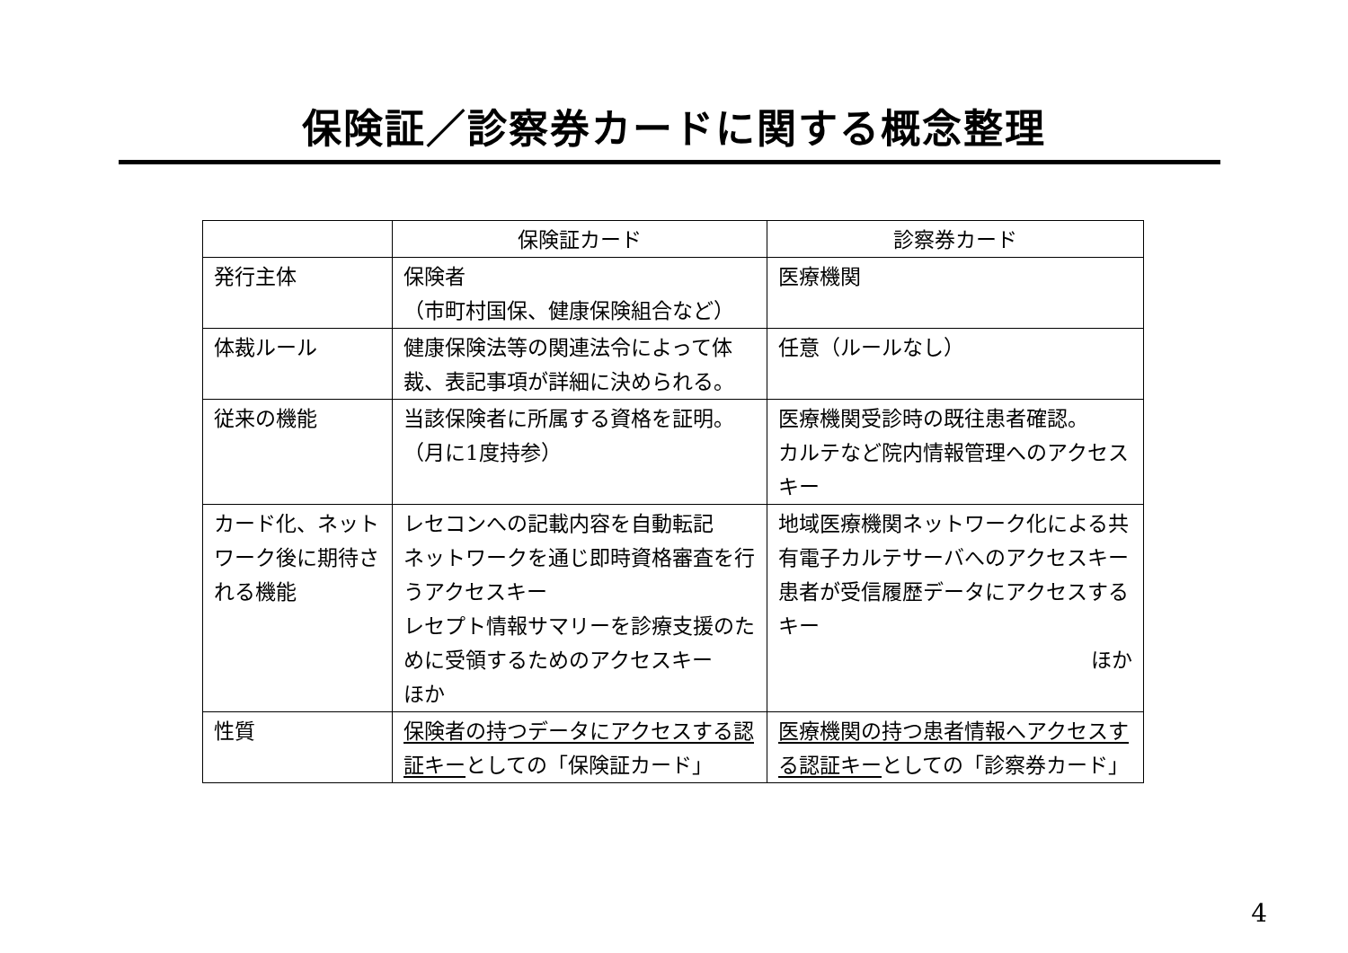保険証／診察券カードに関する概念整理
| | 保険証カード | 診察券カード |
| --- | --- | --- |
| 発行主体 | 保険者 （市町村国保、健康保険組合など） | 医療機関 |
| 体裁ルール | 健康保険法等の関連法令によって体裁、表記事項が詳細に決められる。 | 任意（ルールなし） |
| 従来の機能 | 当該保険者に所属する資格を証明。 （月に1度持参） | 医療機関受診時の既往患者確認。 カルテなど院内情報管理へのアクセスキー |
| カード化、ネットワーク後に期待される機能 | レセコンへの記載内容を自動転記 ネットワークを通じ即時資格審査を行うアクセスキー レセプト情報サマリーを診療支援のために受領するためのアクセスキー ほか | 地域医療機関ネットワーク化による共有電子カルテサーバへのアクセスキー 患者が受信履歴データにアクセスするキー ほか |
| 性質 | 保険者の持つデータにアクセスする認証キー としての「保険証カード」 | 医療機関の持つ患者情報へアクセスする認証キー としての「診察券カード」 |
4